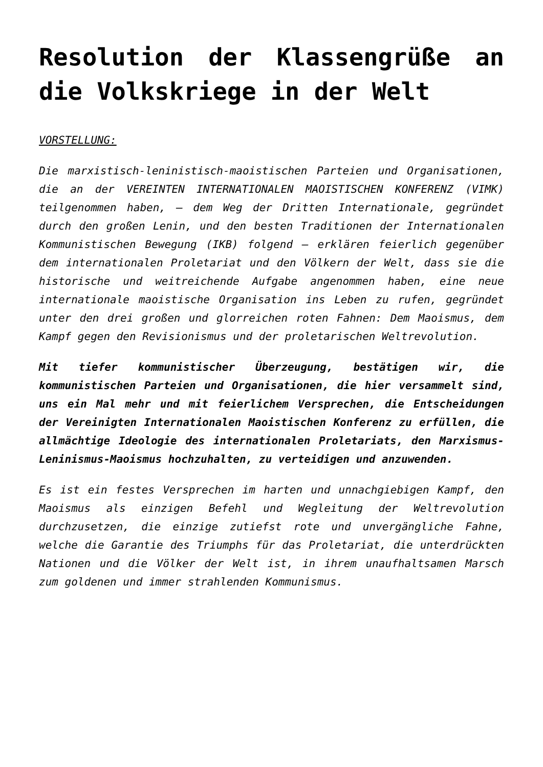Resolution der Klassengrüße an die Volkskriege in der Welt
VORSTELLUNG:
Die marxistisch-leninistisch-maoistischen Parteien und Organisationen, die an der VEREINTEN INTERNATIONALEN MAOISTISCHEN KONFERENZ (VIMK) teilgenommen haben, – dem Weg der Dritten Internationale, gegründet durch den großen Lenin, und den besten Traditionen der Internationalen Kommunistischen Bewegung (IKB) folgend – erklären feierlich gegenüber dem internationalen Proletariat und den Völkern der Welt, dass sie die historische und weitreichende Aufgabe angenommen haben, eine neue internationale maoistische Organisation ins Leben zu rufen, gegründet unter den drei großen und glorreichen roten Fahnen: Dem Maoismus, dem Kampf gegen den Revisionismus und der proletarischen Weltrevolution.
Mit tiefer kommunistischer Überzeugung, bestätigen wir, die kommunistischen Parteien und Organisationen, die hier versammelt sind, uns ein Mal mehr und mit feierlichem Versprechen, die Entscheidungen der Vereinigten Internationalen Maoistischen Konferenz zu erfüllen, die allmächtige Ideologie des internationalen Proletariats, den Marxismus-Leninismus-Maoismus hochzuhalten, zu verteidigen und anzuwenden.
Es ist ein festes Versprechen im harten und unnachgiebigen Kampf, den Maoismus als einzigen Befehl und Wegleitung der Weltrevolution durchzusetzen, die einzige zutiefst rote und unvergängliche Fahne, welche die Garantie des Triumphs für das Proletariat, die unterdrückten Nationen und die Völker der Welt ist, in ihrem unaufhaltsamen Marsch zum goldenen und immer strahlenden Kommunismus.